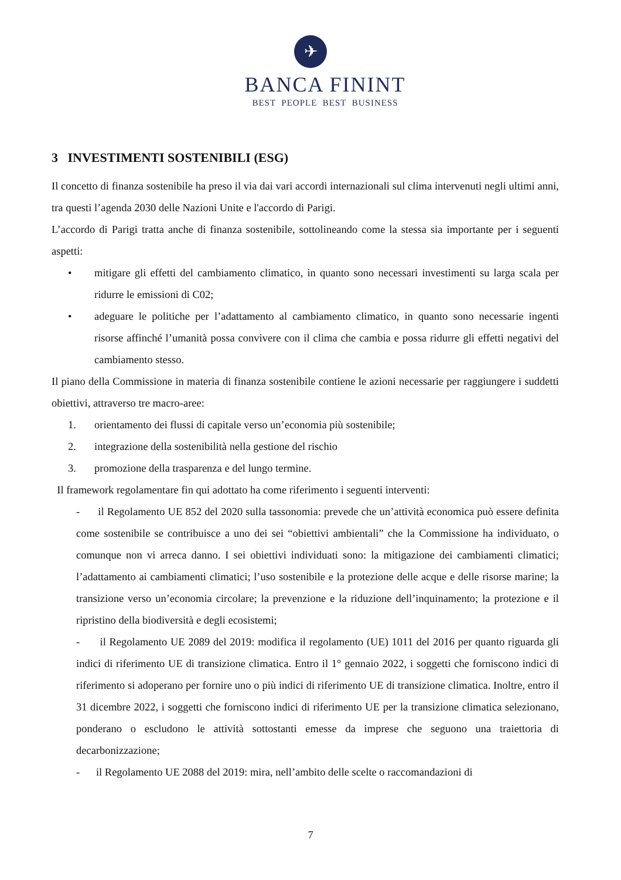✈
BANCA FININT
BEST PEOPLE BEST BUSINESS
3 INVESTIMENTI SOSTENIBILI (ESG)
Il concetto di finanza sostenibile ha preso il via dai vari accordi internazionali sul clima intervenuti negli ultimi anni, tra questi l’agenda 2030 delle Nazioni Unite e l'accordo di Parigi.
L’accordo di Parigi tratta anche di finanza sostenibile, sottolineando come la stessa sia importante per i seguenti aspetti:
• mitigare gli effetti del cambiamento climatico, in quanto sono necessari investimenti su larga scala per ridurre le emissioni di C02;
• adeguare le politiche per l’adattamento al cambiamento climatico, in quanto sono necessarie ingenti risorse affinché l’umanità possa convivere con il clima che cambia e possa ridurre gli effetti negativi del cambiamento stesso.
Il piano della Commissione in materia di finanza sostenibile contiene le azioni necessarie per raggiungere i suddetti obiettivi, attraverso tre macro-aree:
1. orientamento dei flussi di capitale verso un’economia più sostenibile;
2. integrazione della sostenibilità nella gestione del rischio
3. promozione della trasparenza e del lungo termine.
Il framework regolamentare fin qui adottato ha come riferimento i seguenti interventi:
- il Regolamento UE 852 del 2020 sulla tassonomia: prevede che un’attività economica può essere definita come sostenibile se contribuisce a uno dei sei “obiettivi ambientali” che la Commissione ha individuato, o comunque non vi arreca danno. I sei obiettivi individuati sono: la mitigazione dei cambiamenti climatici; l’adattamento ai cambiamenti climatici; l’uso sostenibile e la protezione delle acque e delle risorse marine; la transizione verso un’economia circolare; la prevenzione e la riduzione dell’inquinamento; la protezione e il ripristino della biodiversità e degli ecosistemi;
- il Regolamento UE 2089 del 2019: modifica il regolamento (UE) 1011 del 2016 per quanto riguarda gli indici di riferimento UE di transizione climatica. Entro il 1° gennaio 2022, i soggetti che forniscono indici di riferimento si adoperano per fornire uno o più indici di riferimento UE di transizione climatica. Inoltre, entro il 31 dicembre 2022, i soggetti che forniscono indici di riferimento UE per la transizione climatica selezionano, ponderano o escludono le attività sottostanti emesse da imprese che seguono una traiettoria di decarbonizzazione;
- il Regolamento UE 2088 del 2019: mira, nell’ambito delle scelte o raccomandazioni di
7